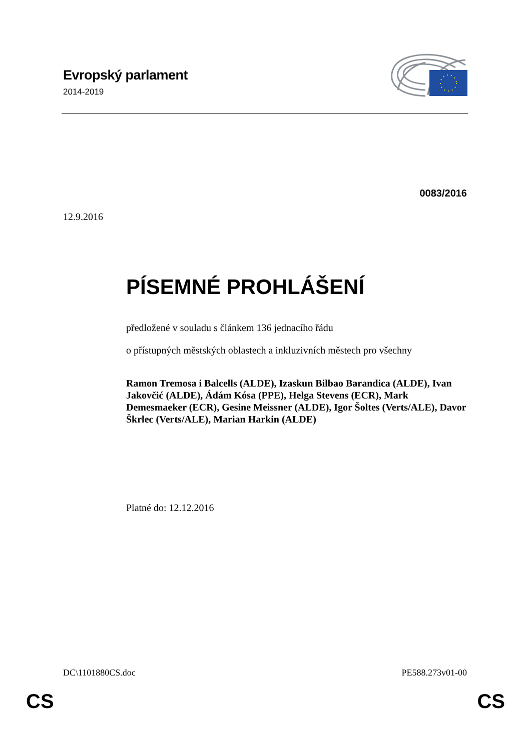Evropský parlament
2014-2019
0083/2016
12.9.2016
PÍSEMNÉ PROHLÁŠENÍ
předložené v souladu s článkem 136 jednacího řádu
o přístupných městských oblastech a inkluzivních městech pro všechny
Ramon Tremosa i Balcells (ALDE), Izaskun Bilbao Barandica (ALDE), Ivan Jakovčić (ALDE), Ádám Kósa (PPE), Helga Stevens (ECR), Mark Demesmaeker (ECR), Gesine Meissner (ALDE), Igor Šoltes (Verts/ALE), Davor Škrlec (Verts/ALE), Marian Harkin (ALDE)
Platné do: 12.12.2016
DC\1101880CS.doc PE588.273v01-00
CS CS